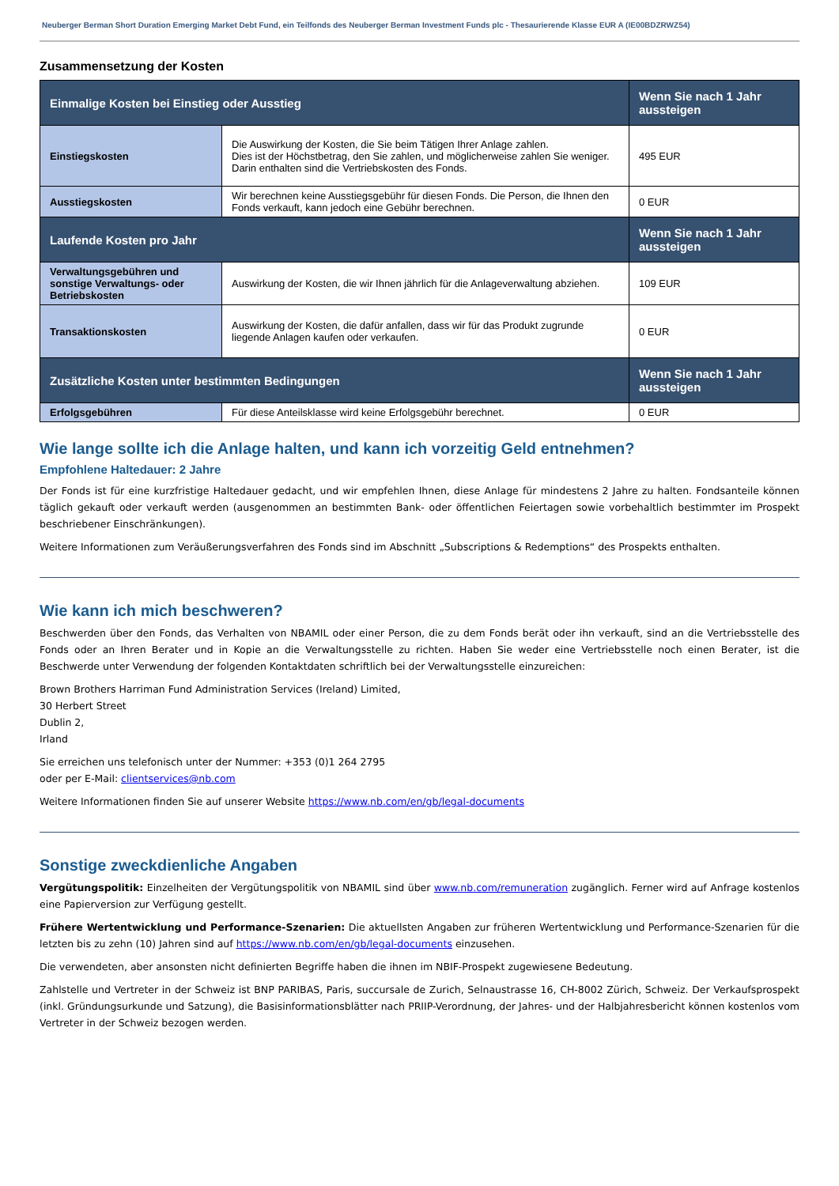Neuberger Berman Short Duration Emerging Market Debt Fund, ein Teilfonds des Neuberger Berman Investment Funds plc - Thesaurierende Klasse EUR A (IE00BDZRWZ54)
Zusammensetzung der Kosten
| Einmalige Kosten bei Einstieg oder Ausstieg | | Wenn Sie nach 1 Jahr aussteigen |
| --- | --- | --- |
| Einstiegskosten | Die Auswirkung der Kosten, die Sie beim Tätigen Ihrer Anlage zahlen. Dies ist der Höchstbetrag, den Sie zahlen, und möglicherweise zahlen Sie weniger. Darin enthalten sind die Vertriebskosten des Fonds. | 495 EUR |
| Ausstiegskosten | Wir berechnen keine Ausstiegsgebühr für diesen Fonds. Die Person, die Ihnen den Fonds verkauft, kann jedoch eine Gebühr berechnen. | 0 EUR |
| Laufende Kosten pro Jahr | | Wenn Sie nach 1 Jahr aussteigen |
| Verwaltungsgebühren und sonstige Verwaltungs- oder Betriebskosten | Auswirkung der Kosten, die wir Ihnen jährlich für die Anlageverwaltung abziehen. | 109 EUR |
| Transaktionskosten | Auswirkung der Kosten, die dafür anfallen, dass wir für das Produkt zugrunde liegende Anlagen kaufen oder verkaufen. | 0 EUR |
| Zusätzliche Kosten unter bestimmten Bedingungen | | Wenn Sie nach 1 Jahr aussteigen |
| Erfolgsgebühren | Für diese Anteilsklasse wird keine Erfolgsgebühr berechnet. | 0 EUR |
Wie lange sollte ich die Anlage halten, und kann ich vorzeitig Geld entnehmen?
Empfohlene Haltedauer: 2 Jahre
Der Fonds ist für eine kurzfristige Haltedauer gedacht, und wir empfehlen Ihnen, diese Anlage für mindestens 2 Jahre zu halten. Fondsanteile können täglich gekauft oder verkauft werden (ausgenommen an bestimmten Bank- oder öffentlichen Feiertagen sowie vorbehaltlich bestimmter im Prospekt beschriebener Einschränkungen).
Weitere Informationen zum Veräußerungsverfahren des Fonds sind im Abschnitt „Subscriptions & Redemptions“ des Prospekts enthalten.
Wie kann ich mich beschweren?
Beschwerden über den Fonds, das Verhalten von NBAMIL oder einer Person, die zu dem Fonds berät oder ihn verkauft, sind an die Vertriebsstelle des Fonds oder an Ihren Berater und in Kopie an die Verwaltungsstelle zu richten. Haben Sie weder eine Vertriebsstelle noch einen Berater, ist die Beschwerde unter Verwendung der folgenden Kontaktdaten schriftlich bei der Verwaltungsstelle einzureichen:
Brown Brothers Harriman Fund Administration Services (Ireland) Limited,
30 Herbert Street
Dublin 2,
Irland
Sie erreichen uns telefonisch unter der Nummer: +353 (0)1 264 2795
oder per E-Mail: clientservices@nb.com
Weitere Informationen finden Sie auf unserer Website https://www.nb.com/en/gb/legal-documents
Sonstige zweckdienliche Angaben
Vergütungspolitik: Einzelheiten der Vergütungspolitik von NBAMIL sind über www.nb.com/remuneration zugänglich. Ferner wird auf Anfrage kostenlos eine Papierversion zur Verfügung gestellt.
Frühere Wertentwicklung und Performance-Szenarien: Die aktuellsten Angaben zur früheren Wertentwicklung und Performance-Szenarien für die letzten bis zu zehn (10) Jahren sind auf https://www.nb.com/en/gb/legal-documents einzusehen.
Die verwendeten, aber ansonsten nicht definierten Begriffe haben die ihnen im NBIF-Prospekt zugewiesene Bedeutung.
Zahlstelle und Vertreter in der Schweiz ist BNP PARIBAS, Paris, succursale de Zurich, Selnaustrasse 16, CH-8002 Zürich, Schweiz. Der Verkaufsprospekt (inkl. Gründungsurkunde und Satzung), die Basisinformationsblätter nach PRIIP-Verordnung, der Jahres- und der Halbjahresbericht können kostenlos vom Vertreter in der Schweiz bezogen werden.